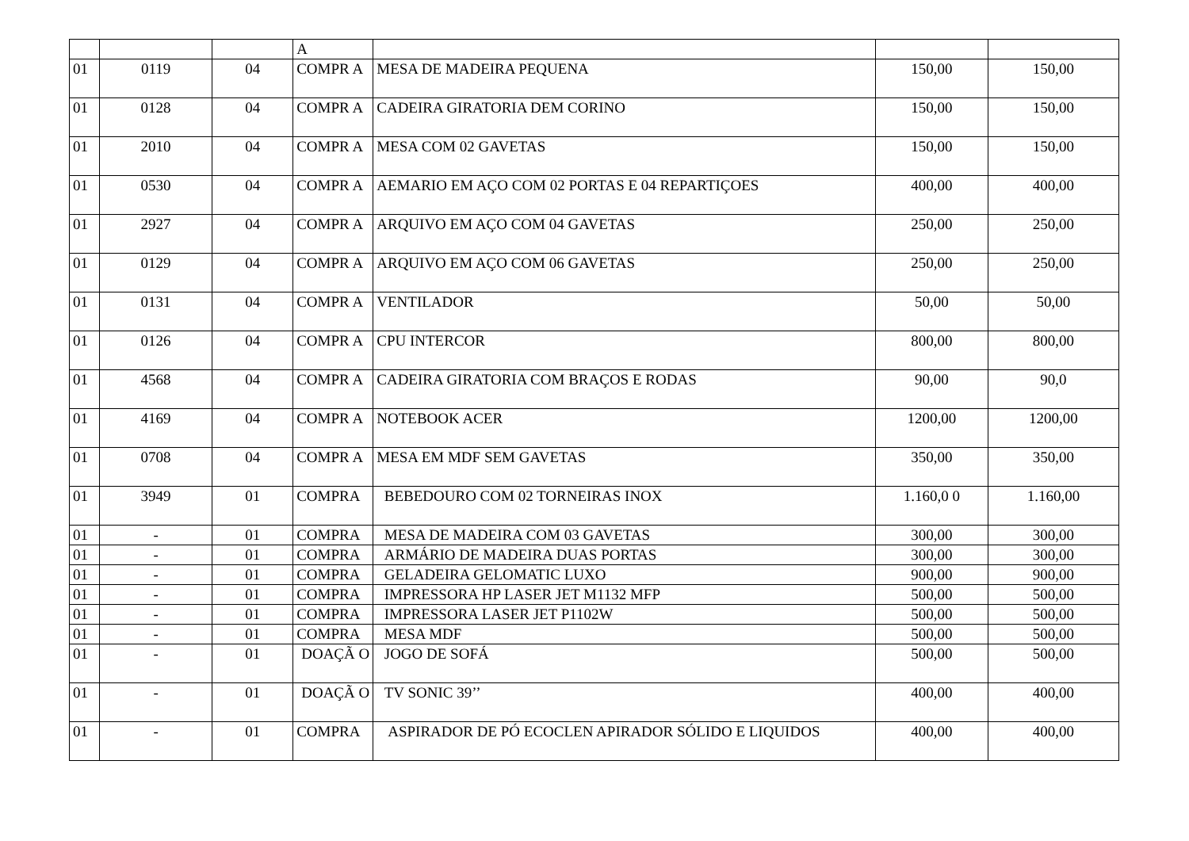| | | | A | | | |
| 01 | 0119 | 04 | COMPR A | MESA DE MADEIRA PEQUENA | 150,00 | 150,00 |
| 01 | 0128 | 04 | COMPR A | CADEIRA GIRATORIA DEM CORINO | 150,00 | 150,00 |
| 01 | 2010 | 04 | COMPR A | MESA COM 02 GAVETAS | 150,00 | 150,00 |
| 01 | 0530 | 04 | COMPR A | AEMARIO EM AÇO COM 02 PORTAS E 04 REPARTIÇOES | 400,00 | 400,00 |
| 01 | 2927 | 04 | COMPR A | ARQUIVO EM AÇO COM 04 GAVETAS | 250,00 | 250,00 |
| 01 | 0129 | 04 | COMPR A | ARQUIVO EM AÇO COM 06 GAVETAS | 250,00 | 250,00 |
| 01 | 0131 | 04 | COMPR A | VENTILADOR | 50,00 | 50,00 |
| 01 | 0126 | 04 | COMPR A | CPU INTERCOR | 800,00 | 800,00 |
| 01 | 4568 | 04 | COMPR A | CADEIRA GIRATORIA COM BRAÇOS E RODAS | 90,00 | 90,0 |
| 01 | 4169 | 04 | COMPR A | NOTEBOOK ACER | 1200,00 | 1200,00 |
| 01 | 0708 | 04 | COMPR A | MESA EM MDF SEM GAVETAS | 350,00 | 350,00 |
| 01 | 3949 | 01 | COMPRA | BEBEDOURO COM 02 TORNEIRAS INOX | 1.160,0 0 | 1.160,00 |
| 01 | - | 01 | COMPRA | MESA DE MADEIRA COM 03 GAVETAS | 300,00 | 300,00 |
| 01 | - | 01 | COMPRA | ARMÁRIO DE MADEIRA DUAS PORTAS | 300,00 | 300,00 |
| 01 | - | 01 | COMPRA | GELADEIRA GELOMATIC LUXO | 900,00 | 900,00 |
| 01 | - | 01 | COMPRA | IMPRESSORA HP LASER JET M1132 MFP | 500,00 | 500,00 |
| 01 | - | 01 | COMPRA | IMPRESSORA LASER JET P1102W | 500,00 | 500,00 |
| 01 | - | 01 | COMPRA | MESA MDF | 500,00 | 500,00 |
| 01 | - | 01 | DOAÇÃ O | JOGO DE SOFÁ | 500,00 | 500,00 |
| 01 | - | 01 | DOAÇÃ O | TV SONIC 39’’ | 400,00 | 400,00 |
| 01 | - | 01 | COMPRA | ASPIRADOR DE PÓ ECOCLEN APIRADOR SÓLIDO E LIQUIDOS | 400,00 | 400,00 |